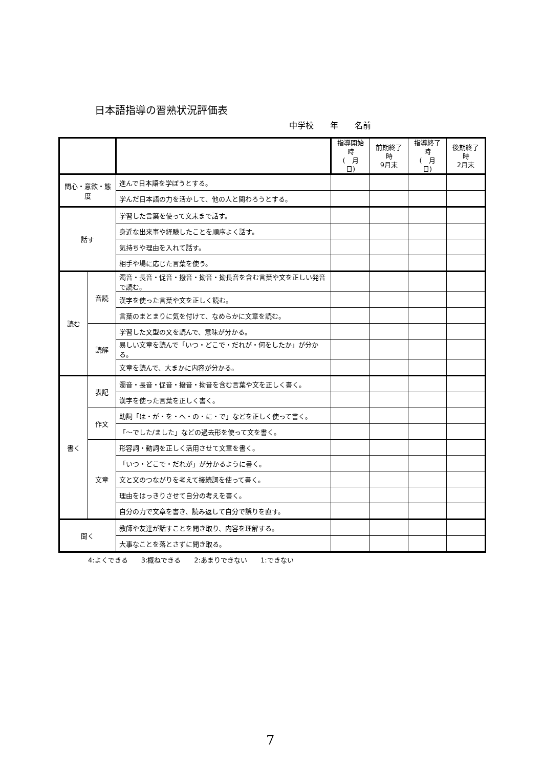日本語指導の習熟状況評価表
中学校　　年　　名前
| | | | 指導開始時 ( 月 日) | 前期終了時 9月末 | 指導終了時 ( 月 日) | 後期終了時 2月末 |
| --- | --- | --- | --- | --- | --- | --- |
| 関心・意欲・態度 | | 進んで日本語を学ぼうとする。 | | | | |
| | | 学んだ日本語の力を活かして、他の人と関わろうとする。 | | | | |
| 話す | | 学習した言葉を使って文末まで話す。 | | | | |
| | | 身近な出来事や経験したことを順序よく話す。 | | | | |
| | | 気持ちや理由を入れて話す。 | | | | |
| | | 相手や場に応じた言葉を使う。 | | | | |
| 読む | 音読 | 濁音・長音・促音・撥音・拗音・拗長音を含む言葉や文を正しい発音で読む。 | | | | |
| | | 漢字を使った言葉や文を正しく読む。 | | | | |
| | | 言葉のまとまりに気を付けて、なめらかに文章を読む。 | | | | |
| | 読解 | 学習した文型の文を読んで、意味が分かる。 | | | | |
| | | 易しい文章を読んで「いつ・どこで・だれが・何をしたか」が分かる。 | | | | |
| | | 文章を読んで、大まかに内容が分かる。 | | | | |
| 書く | 表記 | 濁音・長音・促音・撥音・拗音を含む言葉や文を正しく書く。 | | | | |
| | | 漢字を使った言葉を正しく書く。 | | | | |
| | 作文 | 助詞「は・が・を・へ・の・に・で」などを正しく使って書く。 | | | | |
| | | 「～でした/ました」などの過去形を使って文を書く。 | | | | |
| | 文章 | 形容詞・動詞を正しく活用させて文章を書く。 | | | | |
| | | 「いつ・どこで・だれが」が分かるように書く。 | | | | |
| | | 文と文のつながりを考えて接続詞を使って書く。 | | | | |
| | | 理由をはっきりさせて自分の考えを書く。 | | | | |
| | | 自分の力で文章を書き、読み返して自分で誤りを直す。 | | | | |
| 聞く | | 教師や友達が話すことを聞き取り、内容を理解する。 | | | | |
| | | 大事なことを落とさずに聞き取る。 | | | | |
4:よくできる　　3:概ねできる　　2:あまりできない　　1:できない
7